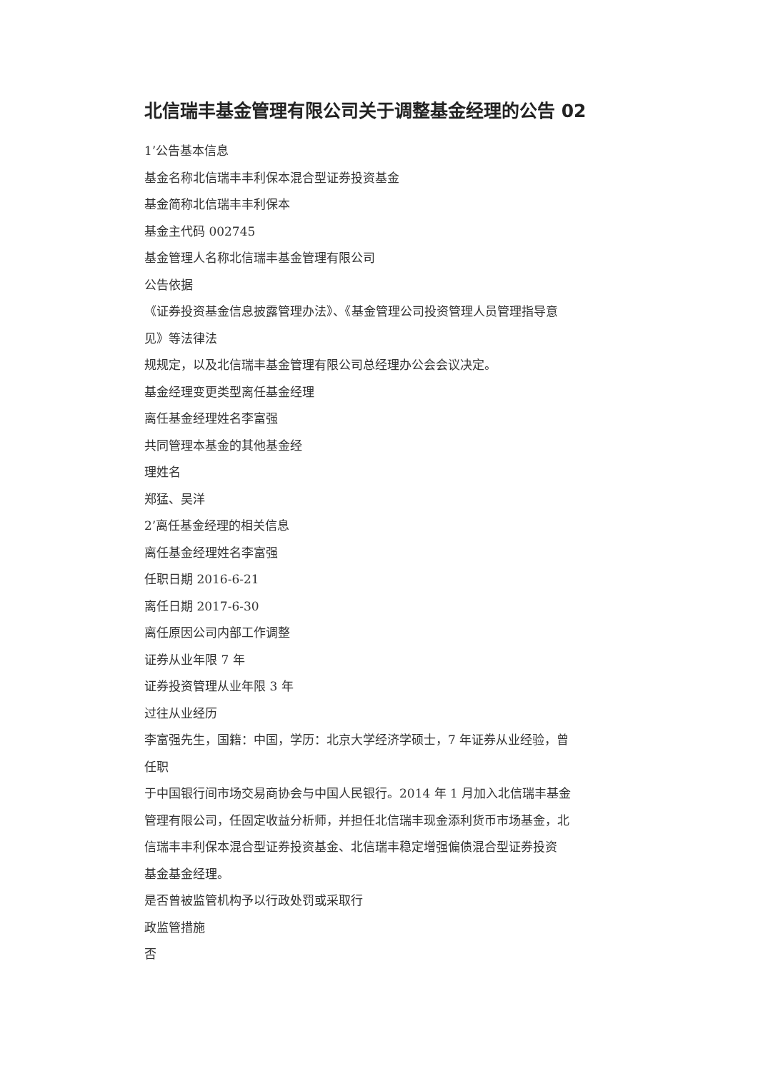北信瑞丰基金管理有限公司关于调整基金经理的公告 02
1’公告基本信息
基金名称北信瑞丰丰利保本混合型证券投资基金
基金简称北信瑞丰丰利保本
基金主代码 002745
基金管理人名称北信瑞丰基金管理有限公司
公告依据
《证券投资基金信息披露管理办法》、《基金管理公司投资管理人员管理指导意
见》等法律法
规规定，以及北信瑞丰基金管理有限公司总经理办公会会议决定。
基金经理变更类型离任基金经理
离任基金经理姓名李富强
共同管理本基金的其他基金经
理姓名
郑猛、吴洋
2’离任基金经理的相关信息
离任基金经理姓名李富强
任职日期 2016-6-21
离任日期 2017-6-30
离任原因公司内部工作调整
证券从业年限 7 年
证券投资管理从业年限 3 年
过往从业经历
李富强先生，国籍：中国，学历：北京大学经济学硕士，7 年证券从业经验，曾
任职
于中国银行间市场交易商协会与中国人民银行。2014 年 1 月加入北信瑞丰基金
管理有限公司，任固定收益分析师，并担任北信瑞丰现金添利货币市场基金，北
信瑞丰丰利保本混合型证券投资基金、北信瑞丰稳定增强偏债混合型证券投资
基金基金经理。
是否曾被监管机构予以行政处罚或采取行
政监管措施
否